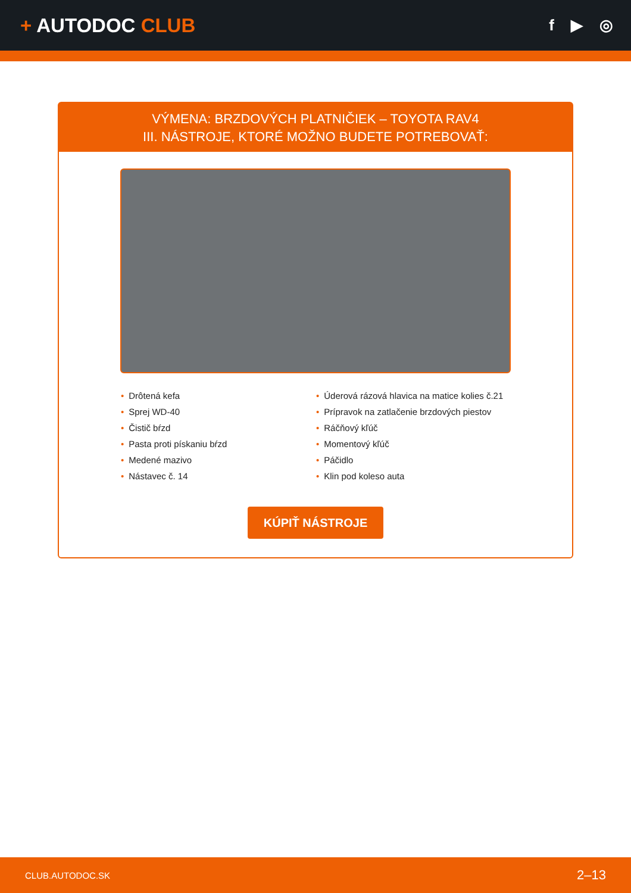+ AUTODOC CLUB
f ▶ ◎
VÝMENA: BRZDOVÝCH PLATNIČIEK – TOYOTA RAV4
III. NÁSTROJE, KTORÉ MOŽNO BUDETE POTREBOVAŤ:
• Drôtená kefa
• Sprej WD-40
• Čistič bŕzd
• Pasta proti pískaniu bŕzd
• Medené mazivo
• Nástavec č. 14
• Úderová rázová hlavica na matice kolies č.21
• Prípravok na zatlačenie brzdových piestov
• Ráčňový kľúč
• Momentový kľúč
• Páčidlo
• Klin pod koleso auta
KÚPIŤ NÁSTROJE
CLUB.AUTODOC.SK
2–13